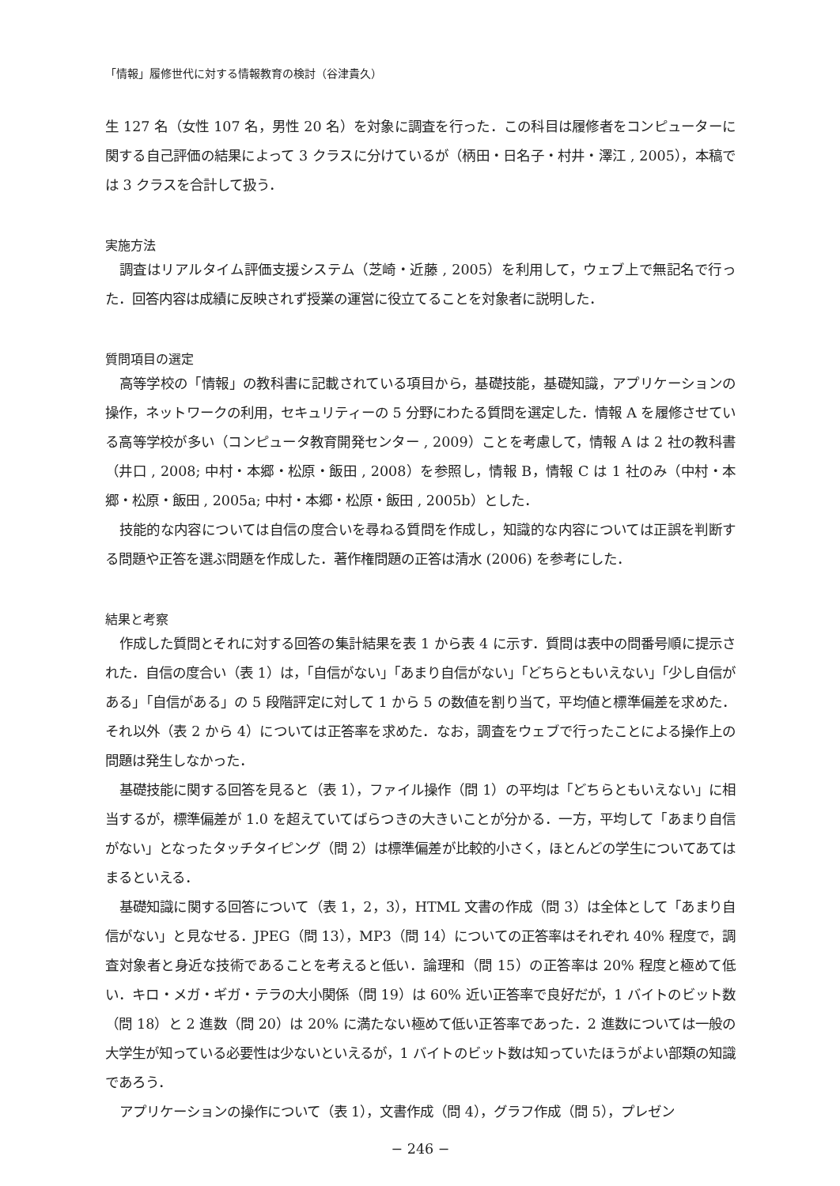「情報」履修世代に対する情報教育の検討（谷津貴久）
生 127 名（女性 107 名，男性 20 名）を対象に調査を行った．この科目は履修者をコンピューターに関する自己評価の結果によって 3 クラスに分けているが（柄田・日名子・村井・澤江 , 2005），本稿では 3 クラスを合計して扱う．
実施方法
調査はリアルタイム評価支援システム（芝崎・近藤 , 2005）を利用して，ウェブ上で無記名で行った．回答内容は成績に反映されず授業の運営に役立てることを対象者に説明した．
質問項目の選定
高等学校の「情報」の教科書に記載されている項目から，基礎技能，基礎知識，アプリケーションの操作，ネットワークの利用，セキュリティーの 5 分野にわたる質問を選定した．情報 A を履修させている高等学校が多い（コンピュータ教育開発センター , 2009）ことを考慮して，情報 A は 2 社の教科書（井口 , 2008; 中村・本郷・松原・飯田 , 2008）を参照し，情報 B，情報 C は 1 社のみ（中村・本郷・松原・飯田 , 2005a; 中村・本郷・松原・飯田 , 2005b）とした．
技能的な内容については自信の度合いを尋ねる質問を作成し，知識的な内容については正誤を判断する問題や正答を選ぶ問題を作成した．著作権問題の正答は清水 (2006) を参考にした．
結果と考察
作成した質問とそれに対する回答の集計結果を表 1 から表 4 に示す．質問は表中の問番号順に提示された．自信の度合い（表 1）は，「自信がない」「あまり自信がない」「どちらともいえない」「少し自信がある」「自信がある」の 5 段階評定に対して 1 から 5 の数値を割り当て，平均値と標準偏差を求めた．それ以外（表 2 から 4）については正答率を求めた．なお，調査をウェブで行ったことによる操作上の問題は発生しなかった．
基礎技能に関する回答を見ると（表 1），ファイル操作（問 1）の平均は「どちらともいえない」に相当するが，標準偏差が 1.0 を超えていてばらつきの大きいことが分かる．一方，平均して「あまり自信がない」となったタッチタイピング（問 2）は標準偏差が比較的小さく，ほとんどの学生についてあてはまるといえる．
基礎知識に関する回答について（表 1，2，3），HTML 文書の作成（問 3）は全体として「あまり自信がない」と見なせる．JPEG（問 13），MP3（問 14）についての正答率はそれぞれ 40% 程度で，調査対象者と身近な技術であることを考えると低い．論理和（問 15）の正答率は 20% 程度と極めて低い．キロ・メガ・ギガ・テラの大小関係（問 19）は 60% 近い正答率で良好だが，1 バイトのビット数（問 18）と 2 進数（問 20）は 20% に満たない極めて低い正答率であった．2 進数については一般の大学生が知っている必要性は少ないといえるが，1 バイトのビット数は知っていたほうがよい部類の知識であろう．
アプリケーションの操作について（表 1），文書作成（問 4），グラフ作成（問 5），プレゼン
− 246 −